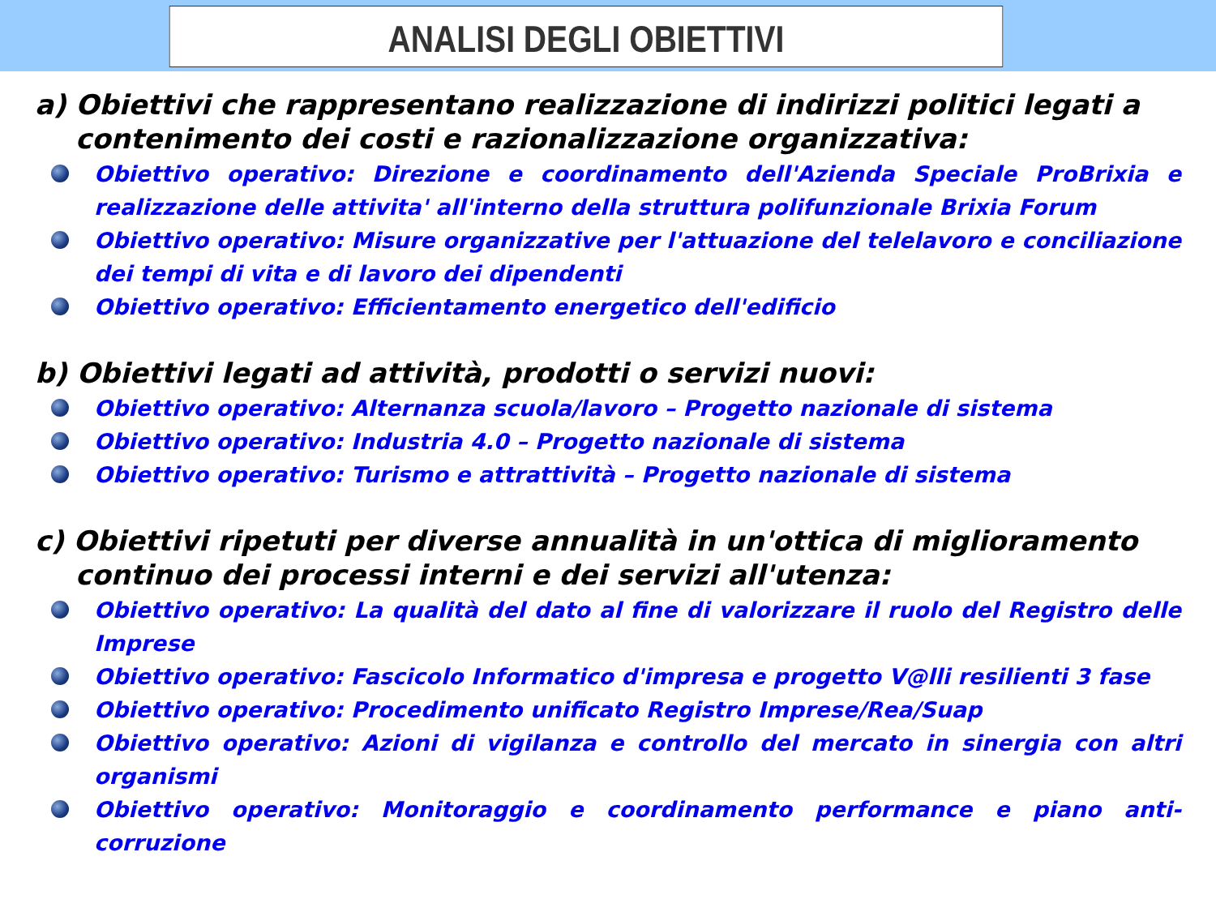ANALISI DEGLI OBIETTIVI
a) Obiettivi che rappresentano realizzazione di indirizzi politici legati a contenimento dei costi e razionalizzazione organizzativa:
Obiettivo operativo: Direzione e coordinamento dell'Azienda Speciale ProBrixia e realizzazione delle attivita' all'interno della struttura polifunzionale Brixia Forum
Obiettivo operativo: Misure organizzative per l'attuazione del telelavoro e conciliazione dei tempi di vita e di lavoro dei dipendenti
Obiettivo operativo: Efficientamento energetico dell'edificio
b) Obiettivi legati ad attività, prodotti o servizi nuovi:
Obiettivo operativo: Alternanza scuola/lavoro – Progetto nazionale di sistema
Obiettivo operativo: Industria 4.0 – Progetto nazionale di sistema
Obiettivo operativo: Turismo e attrattività – Progetto nazionale di sistema
c) Obiettivi ripetuti per diverse annualità in un'ottica di miglioramento continuo dei processi interni e dei servizi all'utenza:
Obiettivo operativo: La qualità del dato al fine di valorizzare il ruolo del Registro delle Imprese
Obiettivo operativo: Fascicolo Informatico d'impresa e progetto V@lli resilienti 3 fase
Obiettivo operativo: Procedimento unificato Registro Imprese/Rea/Suap
Obiettivo operativo: Azioni di vigilanza e controllo del mercato in sinergia con altri organismi
Obiettivo operativo: Monitoraggio e coordinamento performance e piano anti-corruzione